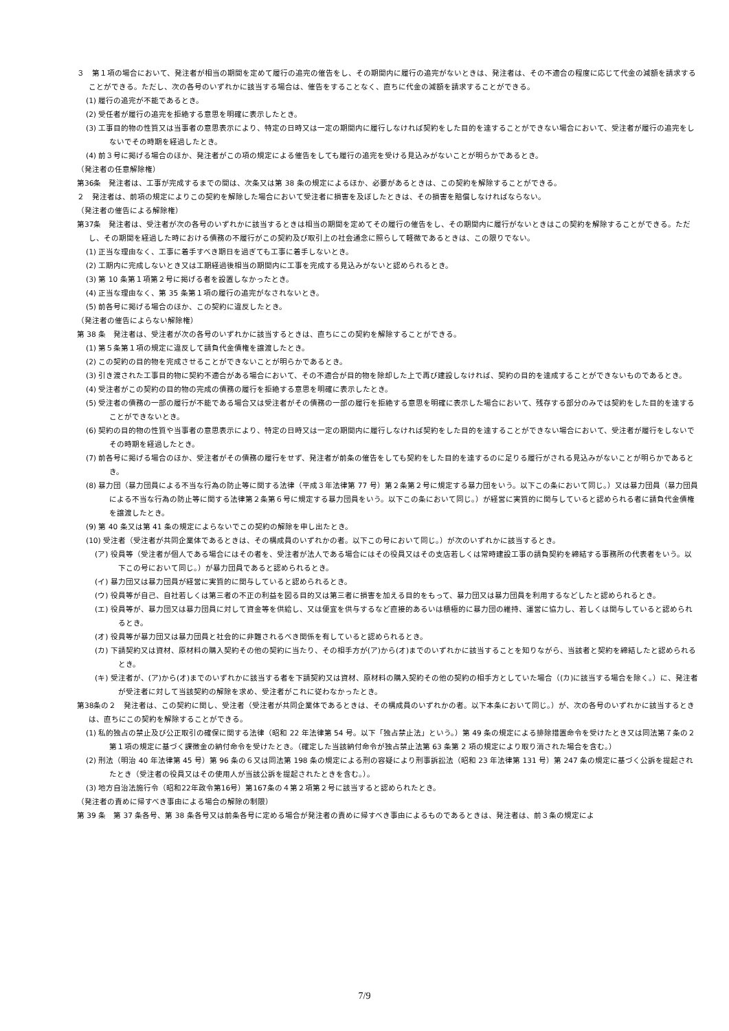３　第１項の場合において、発注者が相当の期間を定めて履行の追完の催告をし、その期間内に履行の追完がないときは、発注者は、その不適合の程度に応じて代金の減額を請求することができる。ただし、次の各号のいずれかに該当する場合は、催告をすることなく、直ちに代金の減額を請求することができる。
(1) 履行の追完が不能であるとき。
(2) 受任者が履行の追完を拒絶する意思を明確に表示したとき。
(3) 工事目的物の性質又は当事者の意思表示により、特定の日時又は一定の期間内に履行しなければ契約をした目的を達することができない場合において、受注者が履行の追完をしないでその時期を経過したとき。
(4) 前３号に掲げる場合のほか、発注者がこの項の規定による催告をしても履行の追完を受ける見込みがないことが明らかであるとき。
（発注者の任意解除権）
第36条　発注者は、工事が完成するまでの間は、次条又は第 38 条の規定によるほか、必要があるときは、この契約を解除することができる。
２　発注者は、前項の規定によりこの契約を解除した場合において受注者に損害を及ぼしたときは、その損害を賠償しなければならない。
（発注者の催告による解除権）
第37条　発注者は、受注者が次の各号のいずれかに該当するときは相当の期間を定めてその履行の催告をし、その期間内に履行がないときはこの契約を解除することができる。ただし、その期間を経過した時における債務の不履行がこの契約及び取引上の社会通念に照らして軽微であるときは、この限りでない。
(1) 正当な理由なく、工事に着手すべき期日を過ぎても工事に着手しないとき。
(2) 工期内に完成しないとき又は工期経過後相当の期間内に工事を完成する見込みがないと認められるとき。
(3) 第 10 条第１項第２号に掲げる者を設置しなかったとき。
(4) 正当な理由なく、第 35 条第１項の履行の追完がなされないとき。
(5) 前各号に掲げる場合のほか、この契約に違反したとき。
（発注者の催告によらない解除権）
第 38 条　発注者は、受注者が次の各号のいずれかに該当するときは、直ちにこの契約を解除することができる。
(1) 第５条第１項の規定に違反して請負代金債権を譲渡したとき。
(2) この契約の目的物を完成させることができないことが明らかであるとき。
(3) 引き渡された工事目的物に契約不適合がある場合において、その不適合が目的物を除却した上で再び建設しなければ、契約の目的を達成することができないものであるとき。
(4) 受注者がこの契約の目的物の完成の債務の履行を拒絶する意思を明確に表示したとき。
(5) 受注者の債務の一部の履行が不能である場合又は受注者がその債務の一部の履行を拒絶する意思を明確に表示した場合において、残存する部分のみでは契約をした目的を達することができないとき。
(6) 契約の目的物の性質や当事者の意思表示により、特定の日時又は一定の期間内に履行しなければ契約をした目的を達することができない場合において、受注者が履行をしないでその時期を経過したとき。
(7) 前各号に掲げる場合のほか、受注者がその債務の履行をせず、発注者が前条の催告をしても契約をした目的を達するのに足りる履行がされる見込みがないことが明らかであるとき。
(8) 暴力団（暴力団員による不当な行為の防止等に関する法律（平成３年法律第 77 号）第２条第２号に規定する暴力団をいう。以下この条において同じ。）又は暴力団員（暴力団員による不当な行為の防止等に関する法律第２条第６号に規定する暴力団員をいう。以下この条において同じ。）が経営に実質的に関与していると認められる者に請負代金債権を譲渡したとき。
(9) 第 40 条又は第 41 条の規定によらないでこの契約の解除を申し出たとき。
(10) 受注者（受注者が共同企業体であるときは、その構成員のいずれかの者。以下この号において同じ。）が次のいずれかに該当するとき。
(ア) 役員等（受注者が個人である場合にはその者を、受注者が法人である場合にはその役員又はその支店若しくは常時建設工事の請負契約を締結する事務所の代表者をいう。以下この号において同じ。）が暴力団員であると認められるとき。
(イ) 暴力団又は暴力団員が経営に実質的に関与していると認められるとき。
(ウ) 役員等が自己、自社若しくは第三者の不正の利益を図る目的又は第三者に損害を加える目的をもって、暴力団又は暴力団員を利用するなどしたと認められるとき。
(エ) 役員等が、暴力団又は暴力団員に対して資金等を供給し、又は便宜を供与するなど直接的あるいは積極的に暴力団の維持、運営に協力し、若しくは関与していると認められるとき。
(オ) 役員等が暴力団又は暴力団員と社会的に非難されるべき関係を有していると認められるとき。
(カ) 下請契約又は資材、原材料の購入契約その他の契約に当たり、その相手方が(ア)から(オ)までのいずれかに該当することを知りながら、当該者と契約を締結したと認められるとき。
(キ) 受注者が、(ア)から(オ)までのいずれかに該当する者を下請契約又は資材、原材料の購入契約その他の契約の相手方としていた場合（(カ)に該当する場合を除く。）に、発注者が受注者に対して当該契約の解除を求め、受注者がこれに従わなかったとき。
第38条の２　発注者は、この契約に関し、受注者（受注者が共同企業体であるときは、その構成員のいずれかの者。以下本条において同じ。）が、次の各号のいずれかに該当するときは、直ちにこの契約を解除することができる。
(1) 私的独占の禁止及び公正取引の確保に関する法律（昭和 22 年法律第 54 号。以下「独占禁止法」という。）第 49 条の規定による排除措置命令を受けたとき又は同法第７条の２第１項の規定に基づく課徴金の納付命令を受けたとき。（確定した当該納付命令が独占禁止法第 63 条第 2 項の規定により取り消された場合を含む。）
(2) 刑法（明治 40 年法律第 45 号）第 96 条の６又は同法第 198 条の規定による刑の容疑により刑事訴訟法（昭和 23 年法律第 131 号）第 247 条の規定に基づく公訴を提起されたとき（受注者の役員又はその使用人が当該公訴を提起されたときを含む。）。
(3) 地方自治法施行令（昭和22年政令第16号）第167条の４第２項第２号に該当すると認められたとき。
（発注者の責めに帰すべき事由による場合の解除の制限）
第 39 条　第 37 条各号、第 38 条各号又は前条各号に定める場合が発注者の責めに帰すべき事由によるものであるときは、発注者は、前３条の規定によ
7/9